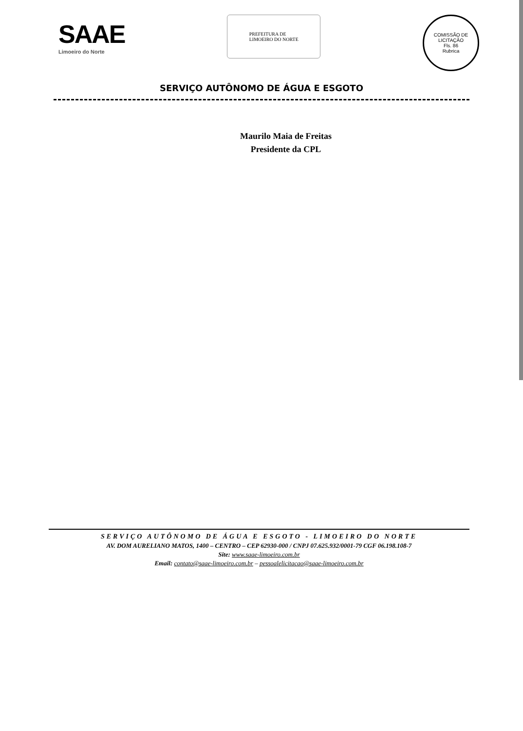SAAE
Limoeiro do Norte
PREFEITURA DE
LIMOEIRO DO NORTE
COMISSÃO DE LICITAÇÃO
Fls. 86
Rubrica
SERVIÇO AUTÔNOMO DE ÁGUA E ESGOTO
Maurilo Maia de Freitas
Presidente da CPL
SERVIÇO AUTÔNOMO DE ÁGUA E ESGOTO - LIMOEIRO DO NORTE
AV. DOM AURELIANO MATOS, 1400 – CENTRO – CEP 62930-000 / CNPJ 07.625.932/0001-79 CGF 06.198.108-7
Site: www.saae-limoeiro.com.br
Email: contato@saae-limoeiro.com.br – pessoalelicitacao@saae-limoeiro.com.br